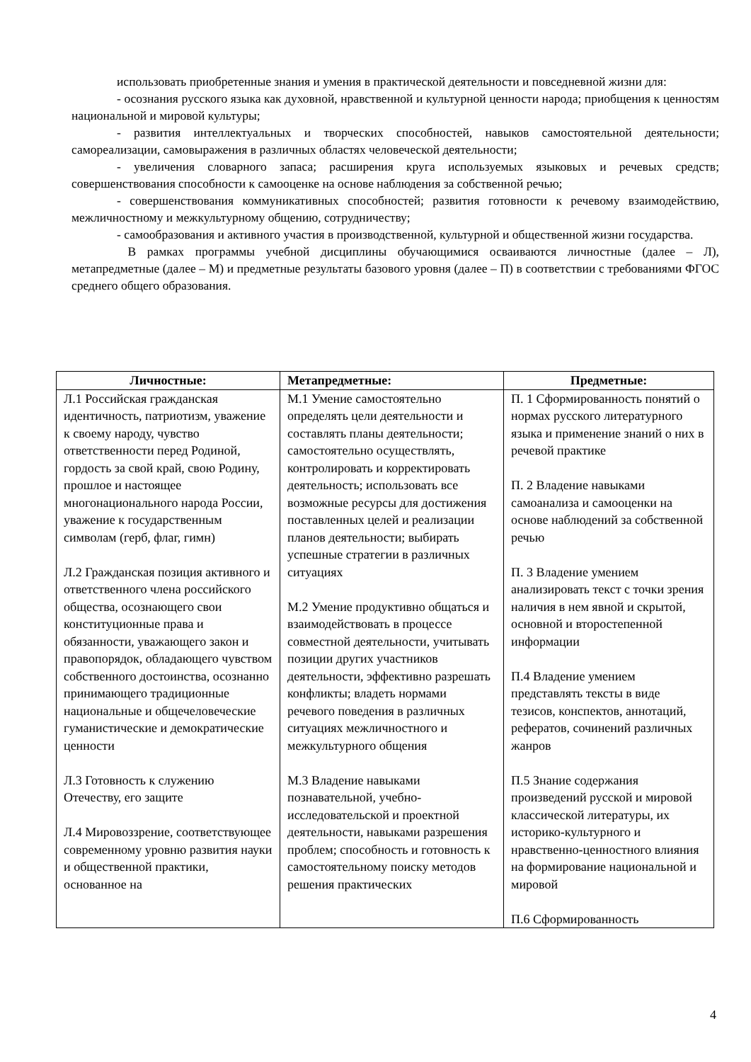использовать приобретенные знания и умения в практической деятельности и повседневной жизни для:
- осознания русского языка как духовной, нравственной и культурной ценности народа; приобщения к ценностям национальной и мировой культуры;
- развития интеллектуальных и творческих способностей, навыков самостоятельной деятельности; самореализации, самовыражения в различных областях человеческой деятельности;
- увеличения словарного запаса; расширения круга используемых языковых и речевых средств; совершенствования способности к самооценке на основе наблюдения за собственной речью;
- совершенствования коммуникативных способностей; развития готовности к речевому взаимодействию, межличностному и межкультурному общению, сотрудничеству;
- самообразования и активного участия в производственной, культурной и общественной жизни государства.
В рамках программы учебной дисциплины обучающимися осваиваются личностные (далее – Л), метапредметные (далее – М) и предметные результаты базового уровня (далее – П) в соответствии с требованиями ФГОС среднего общего образования.
| Личностные: | Метапредметные: | Предметные: |
| --- | --- | --- |
| Л.1 Российская гражданская идентичность, патриотизм, уважение к своему народу, чувство ответственности перед Родиной, гордость за свой край, свою Родину, прошлое и настоящее многонационального народа России, уважение к государственным символам (герб, флаг, гимн) Л.2 Гражданская позиция активного и ответственного члена российского общества, осознающего свои конституционные права и обязанности, уважающего закон и правопорядок, обладающего чувством собственного достоинства, осознанно принимающего традиционные национальные и общечеловеческие гуманистические и демократические ценности Л.3 Готовность к служению Отечеству, его защите Л.4 Мировоззрение, соответствующее современному уровню развития науки и общественной практики, основанное на | М.1 Умение самостоятельно определять цели деятельности и составлять планы деятельности; самостоятельно осуществлять, контролировать и корректировать деятельность; использовать все возможные ресурсы для достижения поставленных целей и реализации планов деятельности; выбирать успешные стратегии в различных ситуациях М.2 Умение продуктивно общаться и взаимодействовать в процессе совместной деятельности, учитывать позиции других участников деятельности, эффективно разрешать конфликты; владеть нормами речевого поведения в различных ситуациях межличностного и межкультурного общения М.3 Владение навыками познавательной, учебно-исследовательской и проектной деятельности, навыками разрешения проблем; способность и готовность к самостоятельному поиску методов решения практических | П. 1 Сформированность понятий о нормах русского литературного языка и применение знаний о них в речевой практике П. 2 Владение навыками самоанализа и самооценки на основе наблюдений за собственной речью П. 3 Владение умением анализировать текст с точки зрения наличия в нем явной и скрытой, основной и второстепенной информации П.4 Владение умением представлять тексты в виде тезисов, конспектов, аннотаций, рефератов, сочинений различных жанров П.5 Знание содержания произведений русской и мировой классической литературы, их историко-культурного и нравственно-ценностного влияния на формирование национальной и мировой П.6 Сформированность |
4